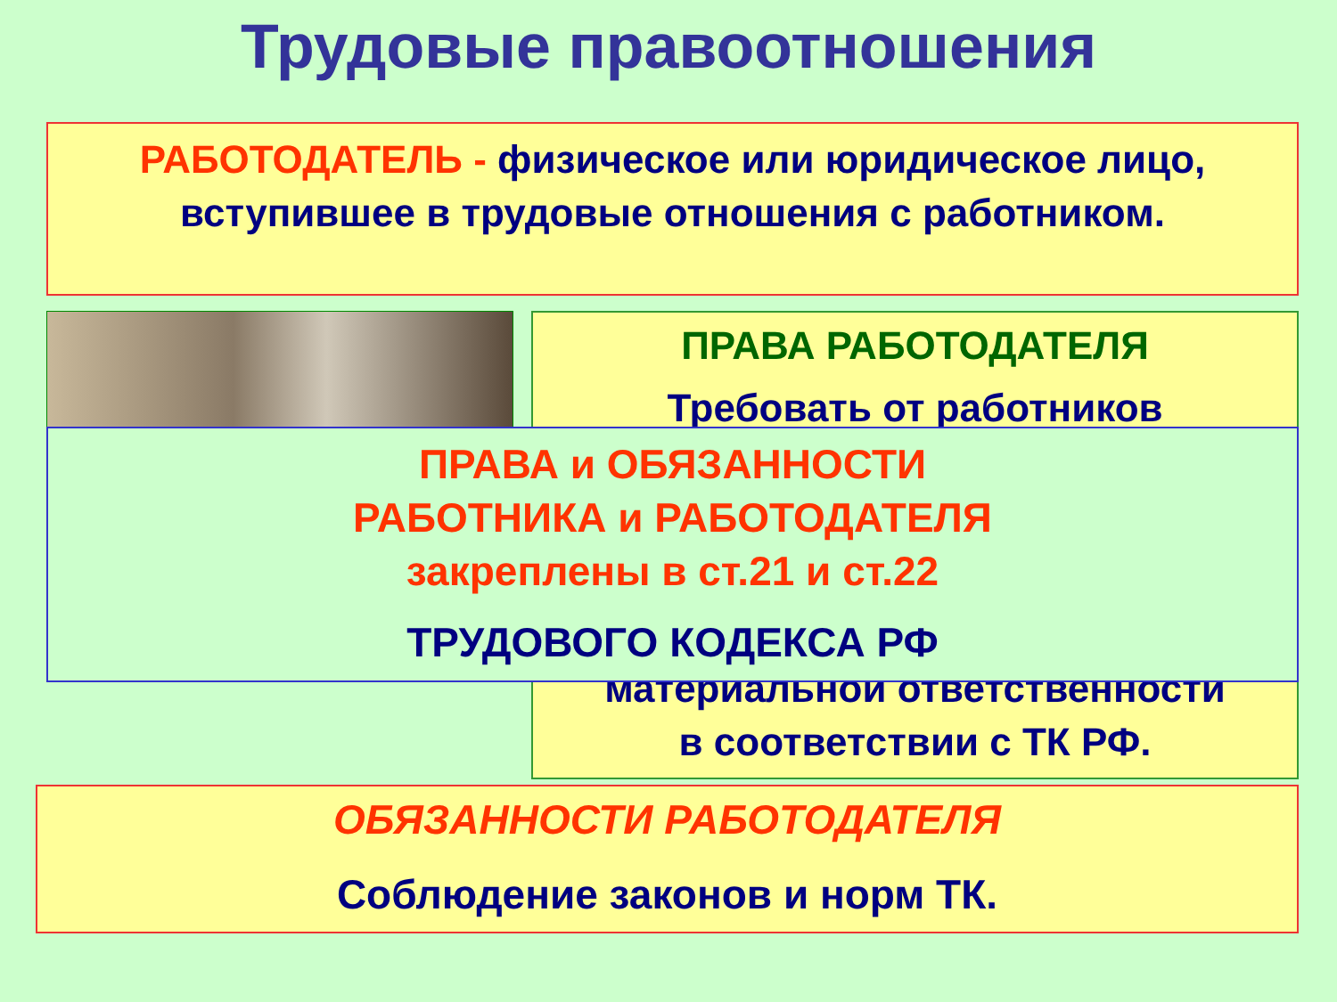Трудовые правоотношения
РАБОТОДАТЕЛЬ - физическое или юридическое лицо, вступившее в трудовые отношения с работником.
ПРАВА РАБОТОДАТЕЛЯ
Требовать от работников
материальной ответственности
в соответствии с ТК РФ.
ПРАВА и ОБЯЗАННОСТИ
РАБОТНИКА и РАБОТОДАТЕЛЯ
закреплены в ст.21 и ст.22
ТРУДОВОГО КОДЕКСА РФ
ОБЯЗАННОСТИ РАБОТОДАТЕЛЯ
Соблюдение законов и норм ТК.